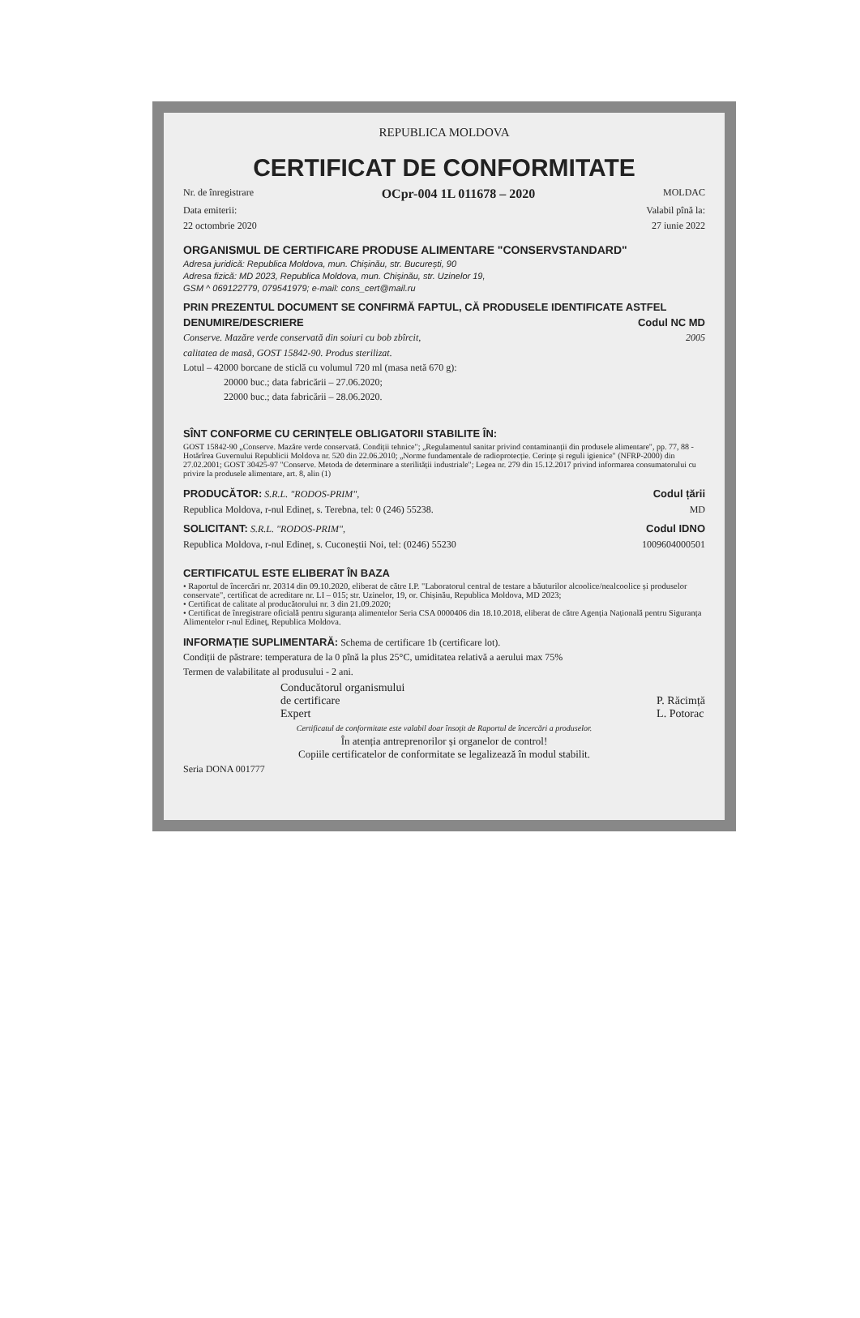REPUBLICA MOLDOVA
CERTIFICAT DE CONFORMITATE
Nr. de înregistrare OCpr-004 1L 011678 – 2020 MOLDAC
Data emiterii: Valabil pînă la:
22 octombrie 2020 27 iunie 2022
ORGANISMUL DE CERTIFICARE PRODUSE ALIMENTARE "CONSERVSTANDARD"
Adresa juridică: Republica Moldova, mun. Chișinău, str. București, 90
Adresa fizică: MD 2023, Republica Moldova, mun. Chişinău, str. Uzinelor 19,
GSM ^ 069122779, 079541979; e-mail: cons_cert@mail.ru
PRIN PREZENTUL DOCUMENT SE CONFIRMĂ FAPTUL, CĂ PRODUSELE IDENTIFICATE ASTFEL
DENUMIRE/DESCRIERE Codul NC MD
Conserve. Mazăre verde conservată din soiuri cu bob zbîrcit, 2005
calitatea de masă, GOST 15842-90. Produs sterilizat.
Lotul – 42000 borcane de sticlă cu volumul 720 ml (masa netă 670 g):
20000 buc.; data fabricării – 27.06.2020;
22000 buc.; data fabricării – 28.06.2020.
SÎNT CONFORME CU CERINȚELE OBLIGATORII STABILITE ÎN:
GOST 15842-90 „Conserve. Mazăre verde conservată. Condiții tehnice"; „Regulamentul sanitar privind contaminanții din produsele alimentare", pp. 77, 88 - Hotărîrea Guvernului Republicii Moldova nr. 520 din 22.06.2010; „Norme fundamentale de radioprotecție. Cerințe și reguli igienice" (NFRP-2000) din 27.02.2001; GOST 30425-97 "Conserve. Metoda de determinare a sterilității industriale"; Legea nr. 279 din 15.12.2017 privind informarea consumatorului cu privire la produsele alimentare, art. 8, alin (1)
PRODUCĂTOR: S.R.L. "RODOS-PRIM", Codul țării
Republica Moldova, r-nul Edineț, s. Terebna, tel: 0 (246) 55238. MD
SOLICITANT: S.R.L. "RODOS-PRIM", Codul IDNO
Republica Moldova, r-nul Edineț, s. Cuconeștii Noi, tel: (0246) 55230 1009604000501
CERTIFICATUL ESTE ELIBERAT ÎN BAZA
• Raportul de încercări nr. 20314 din 09.10.2020, eliberat de către I.P. "Laboratorul central de testare a băuturilor alcoolice/nealcoolice și produselor conservate", certificat de acreditare nr. LI – 015; str. Uzinelor, 19, or. Chișinău, Republica Moldova, MD 2023;
• Certificat de calitate al producătorului nr. 3 din 21.09.2020;
• Certificat de înregistrare oficială pentru siguranța alimentelor Seria CSA 0000406 din 18.10.2018, eliberat de către Agenția Națională pentru Siguranța Alimentelor r-nul Edineț, Republica Moldova.
INFORMAȚIE SUPLIMENTARĂ: Schema de certificare 1b (certificare lot).
Condiții de păstrare: temperatura de la 0 pînă la plus 25°C, umiditatea relativă a aerului max 75%
Termen de valabilitate al produsului - 2 ani.
Conducătorul organismului
de certificare
Expert
P. Răcimță
L. Potorac
Certificatul de conformitate este valabil doar însoțit de Raportul de încercări a produselor.
În atenția antreprenorilor și organelor de control!
Copiile certificatelor de conformitate se legalizează în modul stabilit.
Seria DONA 001777